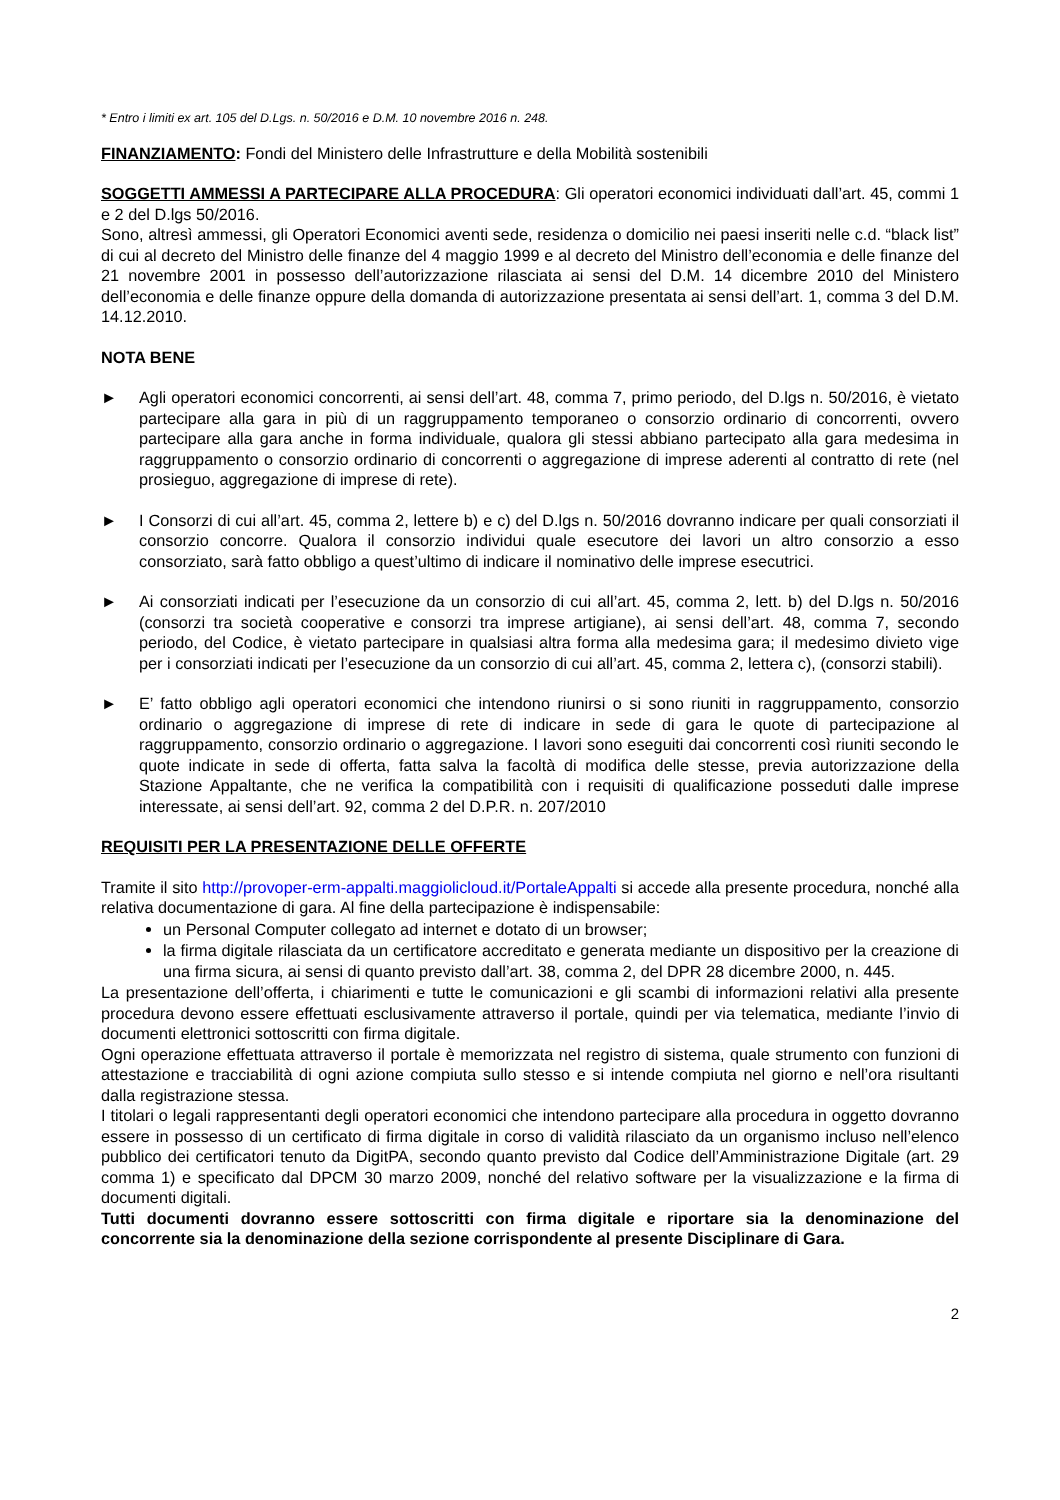* Entro i limiti ex art. 105 del D.Lgs. n. 50/2016 e D.M. 10 novembre 2016 n. 248.
FINANZIAMENTO: Fondi del Ministero delle Infrastrutture e della Mobilità sostenibili
SOGGETTI AMMESSI A PARTECIPARE ALLA PROCEDURA: Gli operatori economici individuati dall’art. 45, commi 1 e 2 del D.lgs 50/2016.
Sono, altresì ammessi, gli Operatori Economici aventi sede, residenza o domicilio nei paesi inseriti nelle c.d. “black list” di cui al decreto del Ministro delle finanze del 4 maggio 1999 e al decreto del Ministro dell’economia e delle finanze del 21 novembre 2001 in possesso dell’autorizzazione rilasciata ai sensi del D.M. 14 dicembre 2010 del Ministero dell’economia e delle finanze oppure della domanda di autorizzazione presentata ai sensi dell’art. 1, comma 3 del D.M. 14.12.2010.
NOTA BENE
► Agli operatori economici concorrenti, ai sensi dell’art. 48, comma 7, primo periodo, del D.lgs n. 50/2016, è vietato partecipare alla gara in più di un raggruppamento temporaneo o consorzio ordinario di concorrenti, ovvero partecipare alla gara anche in forma individuale, qualora gli stessi abbiano partecipato alla gara medesima in raggruppamento o consorzio ordinario di concorrenti o aggregazione di imprese aderenti al contratto di rete (nel prosieguo, aggregazione di imprese di rete).
► I Consorzi di cui all’art. 45, comma 2, lettere b) e c) del D.lgs n. 50/2016 dovranno indicare per quali consorziati il consorzio concorre. Qualora il consorzio individui quale esecutore dei lavori un altro consorzio a esso consorziato, sarà fatto obbligo a quest’ultimo di indicare il nominativo delle imprese esecutrici.
► Ai consorziati indicati per l’esecuzione da un consorzio di cui all’art. 45, comma 2, lett. b) del D.lgs n. 50/2016 (consorzi tra società cooperative e consorzi tra imprese artigiane), ai sensi dell’art. 48, comma 7, secondo periodo, del Codice, è vietato partecipare in qualsiasi altra forma alla medesima gara; il medesimo divieto vige per i consorziati indicati per l’esecuzione da un consorzio di cui all’art. 45, comma 2, lettera c), (consorzi stabili).
► E’ fatto obbligo agli operatori economici che intendono riunirsi o si sono riuniti in raggruppamento, consorzio ordinario o aggregazione di imprese di rete di indicare in sede di gara le quote di partecipazione al raggruppamento, consorzio ordinario o aggregazione. I lavori sono eseguiti dai concorrenti così riuniti secondo le quote indicate in sede di offerta, fatta salva la facoltà di modifica delle stesse, previa autorizzazione della Stazione Appaltante, che ne verifica la compatibilità con i requisiti di qualificazione posseduti dalle imprese interessate, ai sensi dell’art. 92, comma 2 del D.P.R. n. 207/2010
REQUISITI PER LA PRESENTAZIONE DELLE OFFERTE
Tramite il sito http://provoper-erm-appalti.maggiolicloud.it/PortaleAppalti si accede alla presente procedura, nonché alla relativa documentazione di gara. Al fine della partecipazione è indispensabile:
un Personal Computer collegato ad internet e dotato di un browser;
la firma digitale rilasciata da un certificatore accreditato e generata mediante un dispositivo per la creazione di una firma sicura, ai sensi di quanto previsto dall’art. 38, comma 2, del DPR 28 dicembre 2000, n. 445.
La presentazione dell’offerta, i chiarimenti e tutte le comunicazioni e gli scambi di informazioni relativi alla presente procedura devono essere effettuati esclusivamente attraverso il portale, quindi per via telematica, mediante l’invio di documenti elettronici sottoscritti con firma digitale.
Ogni operazione effettuata attraverso il portale è memorizzata nel registro di sistema, quale strumento con funzioni di attestazione e tracciabilità di ogni azione compiuta sullo stesso e si intende compiuta nel giorno e nell’ora risultanti dalla registrazione stessa.
I titolari o legali rappresentanti degli operatori economici che intendono partecipare alla procedura in oggetto dovranno essere in possesso di un certificato di firma digitale in corso di validità rilasciato da un organismo incluso nell’elenco pubblico dei certificatori tenuto da DigitPA, secondo quanto previsto dal Codice dell’Amministrazione Digitale (art. 29 comma 1) e specificato dal DPCM 30 marzo 2009, nonché del relativo software per la visualizzazione e la firma di documenti digitali.
Tutti documenti dovranno essere sottoscritti con firma digitale e riportare sia la denominazione del concorrente sia la denominazione della sezione corrispondente al presente Disciplinare di Gara.
2